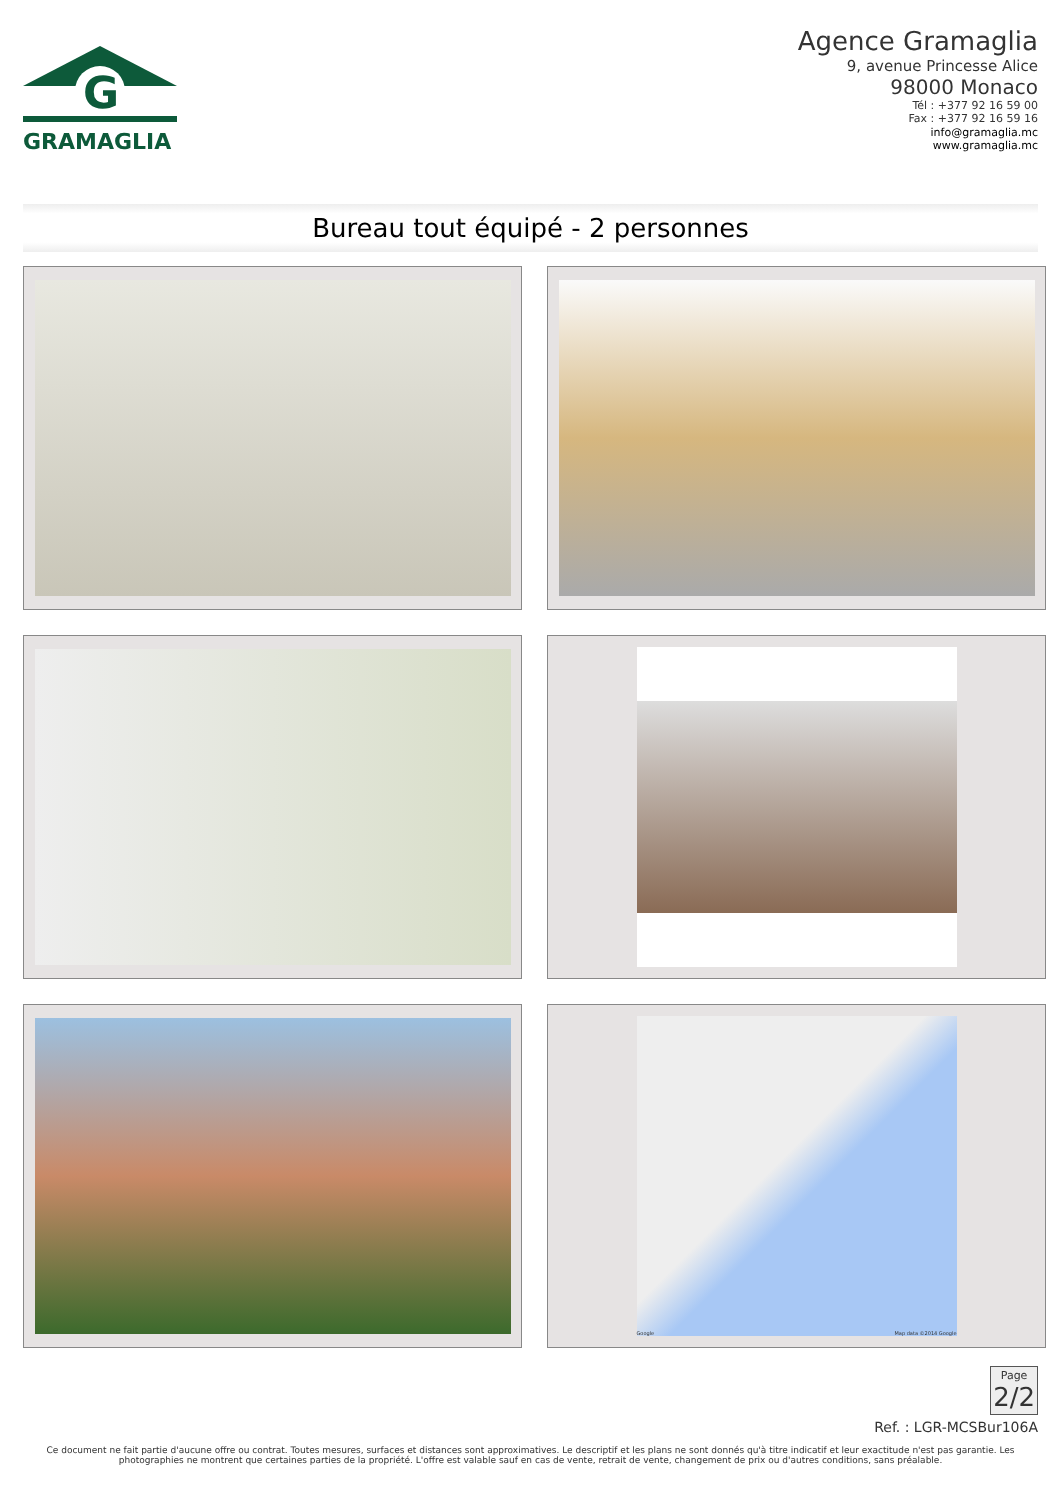G
GRAMAGLIA
Agence Gramaglia
9, avenue Princesse Alice
98000 Monaco
Tél : +377 92 16 59 00
Fax : +377 92 16 59 16
info@gramaglia.mc
www.gramaglia.mc
Bureau tout équipé - 2 personnes
Google Map data ©2014 Google
Page
2/2
Ref. : LGR-MCSBur106A
Ce document ne fait partie d'aucune offre ou contrat. Toutes mesures, surfaces et distances sont approximatives. Le descriptif et les plans ne sont donnés qu'à titre indicatif et leur exactitude n'est pas garantie. Les photographies ne montrent que certaines parties de la propriété. L'offre est valable sauf en cas de vente, retrait de vente, changement de prix ou d'autres conditions, sans préalable.